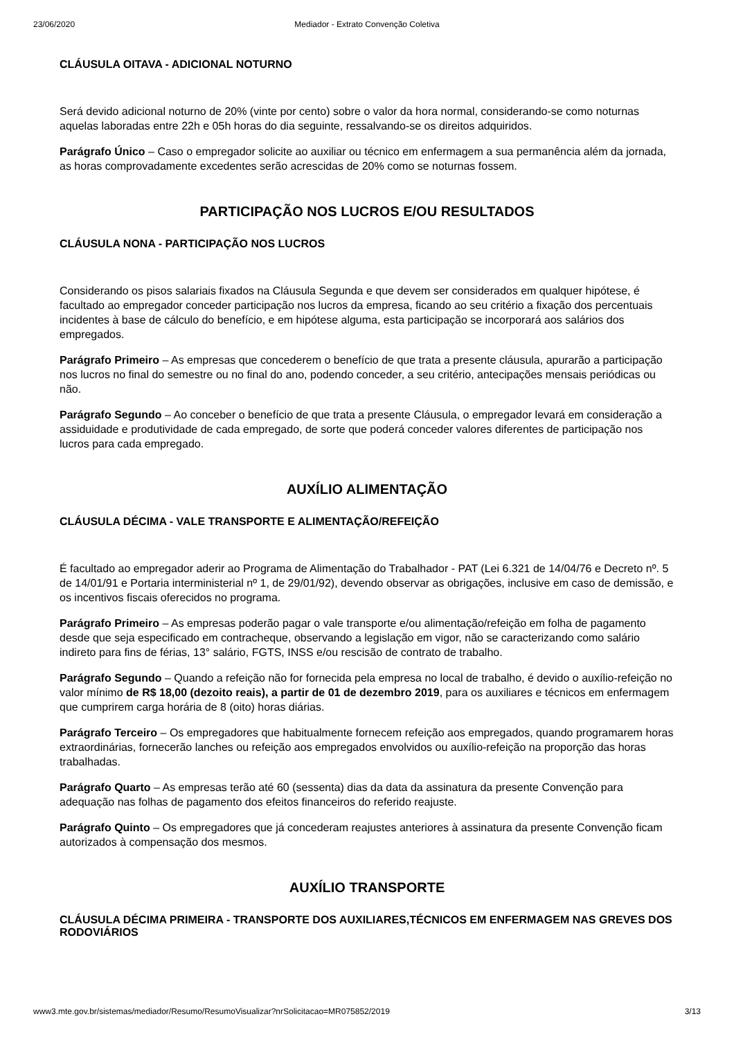23/06/2020 Mediador - Extrato Convenção Coletiva
CLÁUSULA OITAVA - ADICIONAL NOTURNO
Será devido adicional noturno de 20% (vinte por cento) sobre o valor da hora normal, considerando-se como noturnas aquelas laboradas entre 22h e 05h horas do dia seguinte, ressalvando-se os direitos adquiridos.
Parágrafo Único – Caso o empregador solicite ao auxiliar ou técnico em enfermagem a sua permanência além da jornada, as horas comprovadamente excedentes serão acrescidas de 20% como se noturnas fossem.
PARTICIPAÇÃO NOS LUCROS E/OU RESULTADOS
CLÁUSULA NONA - PARTICIPAÇÃO NOS LUCROS
Considerando os pisos salariais fixados na Cláusula Segunda e que devem ser considerados em qualquer hipótese, é facultado ao empregador conceder participação nos lucros da empresa, ficando ao seu critério a fixação dos percentuais incidentes à base de cálculo do benefício, e em hipótese alguma, esta participação se incorporará aos salários dos empregados.
Parágrafo Primeiro – As empresas que concederem o benefício de que trata a presente cláusula, apurarão a participação nos lucros no final do semestre ou no final do ano, podendo conceder, a seu critério, antecipações mensais periódicas ou não.
Parágrafo Segundo – Ao conceber o benefício de que trata a presente Cláusula, o empregador levará em consideração a assiduidade e produtividade de cada empregado, de sorte que poderá conceder valores diferentes de participação nos lucros para cada empregado.
AUXÍLIO ALIMENTAÇÃO
CLÁUSULA DÉCIMA - VALE TRANSPORTE E ALIMENTAÇÃO/REFEIÇÃO
É facultado ao empregador aderir ao Programa de Alimentação do Trabalhador - PAT (Lei 6.321 de 14/04/76 e Decreto nº. 5 de 14/01/91 e Portaria interministerial nº 1, de 29/01/92), devendo observar as obrigações, inclusive em caso de demissão, e os incentivos fiscais oferecidos no programa.
Parágrafo Primeiro – As empresas poderão pagar o vale transporte e/ou alimentação/refeição em folha de pagamento desde que seja especificado em contracheque, observando a legislação em vigor, não se caracterizando como salário indireto para fins de férias, 13° salário, FGTS, INSS e/ou rescisão de contrato de trabalho.
Parágrafo Segundo – Quando a refeição não for fornecida pela empresa no local de trabalho, é devido o auxílio-refeição no valor mínimo de R$ 18,00 (dezoito reais), a partir de 01 de dezembro 2019, para os auxiliares e técnicos em enfermagem que cumprirem carga horária de 8 (oito) horas diárias.
Parágrafo Terceiro – Os empregadores que habitualmente fornecem refeição aos empregados, quando programarem horas extraordinárias, fornecerão lanches ou refeição aos empregados envolvidos ou auxílio-refeição na proporção das horas trabalhadas.
Parágrafo Quarto – As empresas terão até 60 (sessenta) dias da data da assinatura da presente Convenção para adequação nas folhas de pagamento dos efeitos financeiros do referido reajuste.
Parágrafo Quinto – Os empregadores que já concederam reajustes anteriores à assinatura da presente Convenção ficam autorizados à compensação dos mesmos.
AUXÍLIO TRANSPORTE
CLÁUSULA DÉCIMA PRIMEIRA - TRANSPORTE DOS AUXILIARES,TÉCNICOS EM ENFERMAGEM NAS GREVES DOS RODOVIÁRIOS
www3.mte.gov.br/sistemas/mediador/Resumo/ResumoVisualizar?nrSolicitacao=MR075852/2019 3/13